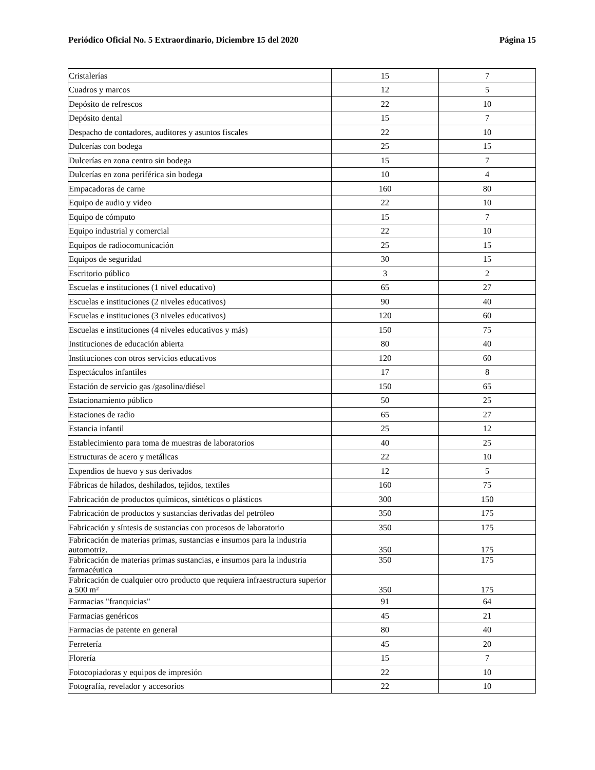Periódico Oficial No. 5 Extraordinario, Diciembre 15 del 2020 Página 15
| Cristalerías | 15 | 7 |
| Cuadros y marcos | 12 | 5 |
| Depósito de refrescos | 22 | 10 |
| Depósito dental | 15 | 7 |
| Despacho de contadores, auditores y asuntos fiscales | 22 | 10 |
| Dulcerías con bodega | 25 | 15 |
| Dulcerías en zona centro sin bodega | 15 | 7 |
| Dulcerías en zona periférica sin bodega | 10 | 4 |
| Empacadoras de carne | 160 | 80 |
| Equipo de audio y video | 22 | 10 |
| Equipo de cómputo | 15 | 7 |
| Equipo industrial y comercial | 22 | 10 |
| Equipos de radiocomunicación | 25 | 15 |
| Equipos de seguridad | 30 | 15 |
| Escritorio público | 3 | 2 |
| Escuelas e instituciones (1 nivel educativo) | 65 | 27 |
| Escuelas e instituciones (2 niveles educativos) | 90 | 40 |
| Escuelas e instituciones (3 niveles educativos) | 120 | 60 |
| Escuelas e instituciones (4 niveles educativos y más) | 150 | 75 |
| Instituciones de educación abierta | 80 | 40 |
| Instituciones con otros servicios educativos | 120 | 60 |
| Espectáculos infantiles | 17 | 8 |
| Estación de servicio gas /gasolina/diésel | 150 | 65 |
| Estacionamiento público | 50 | 25 |
| Estaciones de radio | 65 | 27 |
| Estancia infantil | 25 | 12 |
| Establecimiento para toma de muestras de laboratorios | 40 | 25 |
| Estructuras de acero y metálicas | 22 | 10 |
| Expendios de huevo y sus derivados | 12 | 5 |
| Fábricas de hilados, deshilados, tejidos, textiles | 160 | 75 |
| Fabricación de productos químicos, sintéticos o plásticos | 300 | 150 |
| Fabricación de productos y sustancias derivadas del petróleo | 350 | 175 |
| Fabricación y síntesis de sustancias con procesos de laboratorio | 350 | 175 |
| Fabricación de materias primas, sustancias e insumos para la industria automotriz. | 350 | 175 |
| Fabricación de materias primas sustancias, e insumos para la industria farmacéutica | 350 | 175 |
| Fabricación de cualquier otro producto que requiera infraestructura superior a 500 m² | 350 | 175 |
| Farmacias "franquicias" | 91 | 64 |
| Farmacias genéricos | 45 | 21 |
| Farmacias de patente en general | 80 | 40 |
| Ferretería | 45 | 20 |
| Florería | 15 | 7 |
| Fotocopiadoras y equipos de impresión | 22 | 10 |
| Fotografía, revelador y accesorios | 22 | 10 |